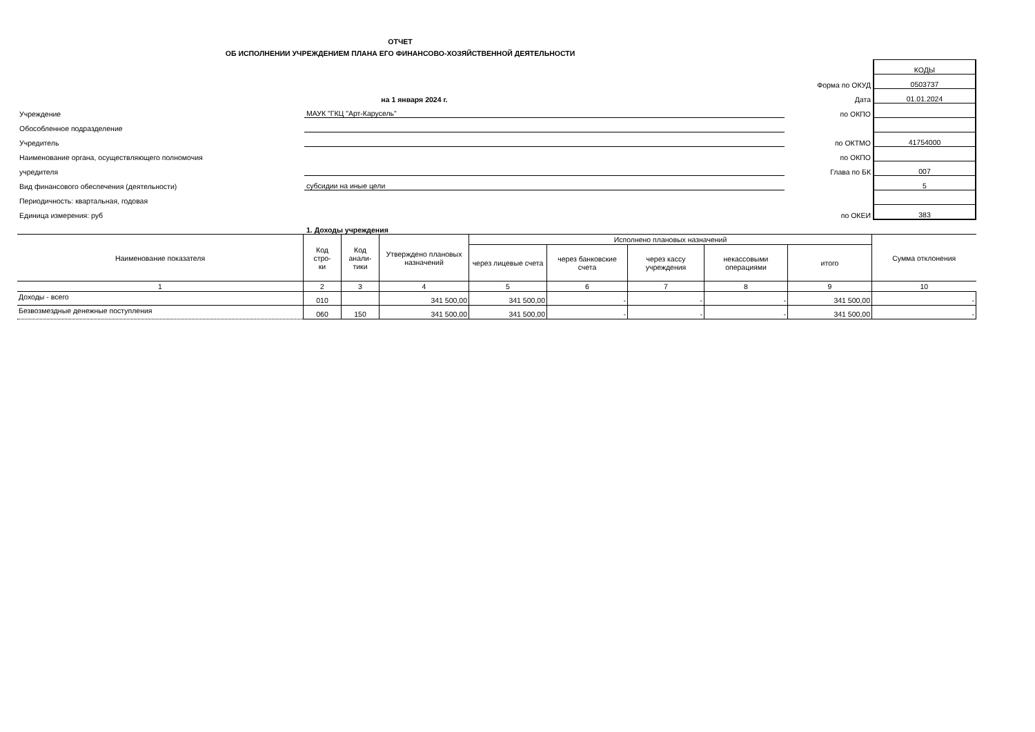ОТЧЕТ
ОБ ИСПОЛНЕНИИ УЧРЕЖДЕНИЕМ ПЛАНА ЕГО ФИНАНСОВО-ХОЗЯЙСТВЕННОЙ ДЕЯТЕЛЬНОСТИ
| | | | КОДЫ |
| | | Форма по ОКУД | 0503737 |
| | на 1 января 2024 г. | Дата | 01.01.2024 |
| Учреждение | МАУК "ГКЦ "Арт-Карусель" | по ОКПО | |
| Обособленное подразделение | | | |
| Учредитель | | по ОКТМО | 41754000 |
| Наименование органа, осуществляющего полномочия | | по ОКПО | |
| учредителя | | Глава по БК | 007 |
| Вид финансового обеспечения (деятельности) | субсидии на иные цели | | 5 |
| Периодичность: квартальная, годовая | | | |
| Единица измерения: руб | | по ОКЕИ | 383 |
| | 1. Доходы учреждения | | |
| Наименование показателя | Код стро- ки | Код анали- тики | Утверждено плановых назначений | Исполнено плановых назначений | | | | | Сумма отклонения |
| --- | --- | --- | --- | --- | --- | --- | --- | --- | --- |
| | | | | через лицевые счета | через банковские счета | через кассу учреждения | некассовыми операциями | итого | |
| 1 | 2 | 3 | 4 | 5 | 6 | 7 | 8 | 9 | 10 |
| Доходы - всего | 010 | | 341 500,00 | 341 500,00 | - | - | - | 341 500,00 | - |
| Безвозмездные денежные поступления | 060 | 150 | 341 500,00 | 341 500,00 | - | - | - | 341 500,00 | - |